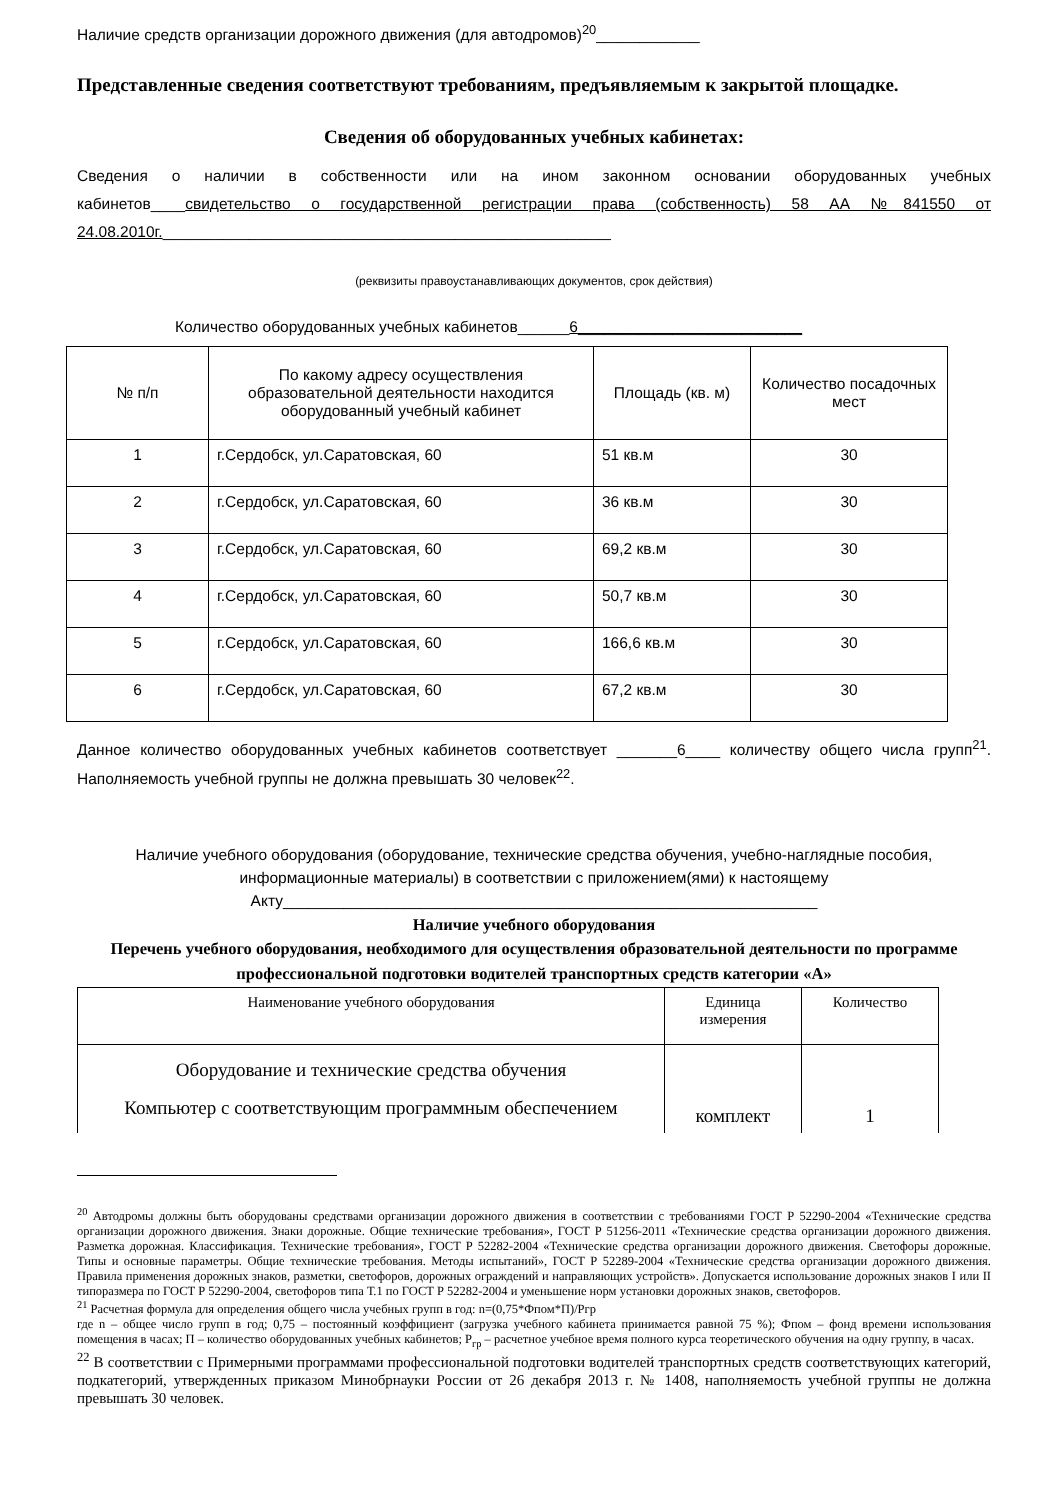Наличие средств организации дорожного движения (для автодромов)<sup>20</sup>____________
Представленные сведения соответствуют требованиям, предъявляемым к закрытой площадке.
Сведения об оборудованных учебных кабинетах:
Сведения о наличии в собственности или на ином законном основании оборудованных учебных кабинетов____свидетельство о государственной регистрации права (собственность) 58 АА №841550 от 24.08.2010г.____________________________________________________
(реквизиты правоустанавливающих документов, срок действия)
Количество оборудованных учебных кабинетов______6__________________________
| № п/п | По какому адресу осуществления образовательной деятельности находится оборудованный учебный кабинет | Площадь (кв. м) | Количество посадочных мест |
| --- | --- | --- | --- |
| 1 | г.Сердобск, ул.Саратовская, 60 | 51 кв.м | 30 |
| 2 | г.Сердобск, ул.Саратовская, 60 | 36 кв.м | 30 |
| 3 | г.Сердобск, ул.Саратовская, 60 | 69,2 кв.м | 30 |
| 4 | г.Сердобск, ул.Саратовская, 60 | 50,7 кв.м | 30 |
| 5 | г.Сердобск, ул.Саратовская, 60 | 166,6 кв.м | 30 |
| 6 | г.Сердобск, ул.Саратовская, 60 | 67,2 кв.м | 30 |
Данное количество оборудованных учебных кабинетов соответствует _______6____ количеству общего числа групп<sup>21</sup>. Наполняемость учебной группы не должна превышать 30 человек<sup>22</sup>.
Наличие учебного оборудования (оборудование, технические средства обучения, учебно-наглядные пособия, информационные материалы) в соответствии с приложением(ями) к настоящему Акту______________________________________________________________
Наличие учебного оборудования
Перечень учебного оборудования, необходимого для осуществления образовательной деятельности по программе профессиональной подготовки водителей транспортных средств категории «А»
| Наименование учебного оборудования | Единица измерения | Количество |
| --- | --- | --- |
| Оборудование и технические средства обучения Компьютер с соответствующим программным обеспечением | комплект | 1 |
<sup>20</sup> Автодромы должны быть оборудованы средствами организации дорожного движения в соответствии с требованиями ГОСТ Р 52290-2004 «Технические средства организации дорожного движения. Знаки дорожные. Общие технические требования», ГОСТ Р 51256-2011 «Технические средства организации дорожного движения. Разметка дорожная. Классификация. Технические требования», ГОСТ Р 52282-2004 «Технические средства организации дорожного движения. Светофоры дорожные. Типы и основные параметры. Общие технические требования. Методы испытаний», ГОСТ Р 52289-2004 «Технические средства организации дорожного движения. Правила применения дорожных знаков, разметки, светофоров, дорожных ограждений и направляющих устройств». Допускается использование дорожных знаков I или II типоразмера по ГОСТ Р 52290-2004, светофоров типа Т.1 по ГОСТ Р 52282-2004 и уменьшение норм установки дорожных знаков, светофоров.
<sup>21</sup> Расчетная формула для определения общего числа учебных групп в год: n=(0,75*Фпом*П)/Pгр
где n – общее число групп в год; 0,75 – постоянный коэффициент (загрузка учебного кабинета принимается равной 75 %); Фпом – фонд времени использования помещения в часах; П – количество оборудованных учебных кабинетов; Р<sub>гр</sub> – расчетное учебное время полного курса теоретического обучения на одну группу, в часах.
<sup>22</sup> В соответствии с Примерными программами профессиональной подготовки водителей транспортных средств соответствующих категорий, подкатегорий, утвержденных приказом Минобрнауки России от 26 декабря 2013 г. № 1408, наполняемость учебной группы не должна превышать 30 человек.